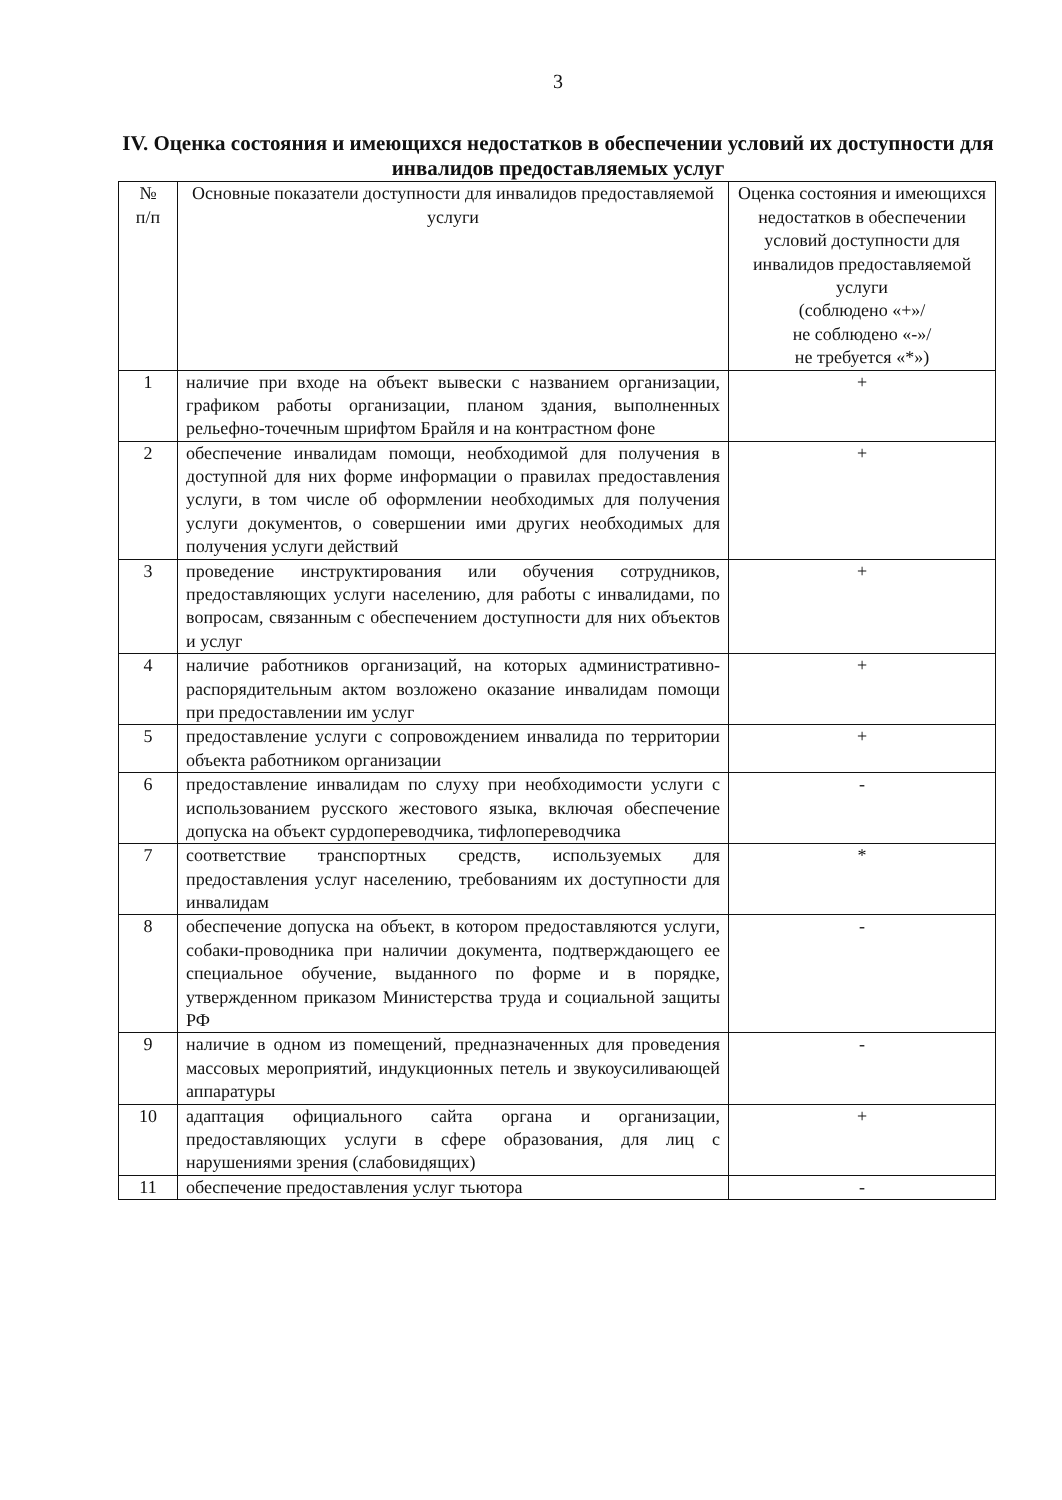3
IV. Оценка состояния и имеющихся недостатков в обеспечении условий их доступности для инвалидов предоставляемых услуг
| № п/п | Основные показатели доступности для инвалидов предоставляемой услуги | Оценка состояния и имеющихся недостатков в обеспечении условий доступности для инвалидов предоставляемой услуги (соблюдено «+»/ не соблюдено «-»/ не требуется «*») |
| --- | --- | --- |
| 1 | наличие при входе на объект вывески с названием организации, графиком работы организации, планом здания, выполненных рельефно-точечным шрифтом Брайля и на контрастном фоне | + |
| 2 | обеспечение инвалидам помощи, необходимой для получения в доступной для них форме информации о правилах предоставления услуги, в том числе об оформлении необходимых для получения услуги документов, о совершении ими других необходимых для получения услуги действий | + |
| 3 | проведение инструктирования или обучения сотрудников, предоставляющих услуги населению, для работы с инвалидами, по вопросам, связанным с обеспечением доступности для них объектов и услуг | + |
| 4 | наличие работников организаций, на которых административно-распорядительным актом возложено оказание инвалидам помощи при предоставлении им услуг | + |
| 5 | предоставление услуги с сопровождением инвалида по территории объекта работником организации | + |
| 6 | предоставление инвалидам по слуху при необходимости услуги с использованием русского жестового языка, включая обеспечение допуска на объект сурдопереводчика, тифлопереводчика | - |
| 7 | соответствие транспортных средств, используемых для предоставления услуг населению, требованиям их доступности для инвалидам | * |
| 8 | обеспечение допуска на объект, в котором предоставляются услуги, собаки-проводника при наличии документа, подтверждающего ее специальное обучение, выданного по форме и в порядке, утвержденном приказом Министерства труда и социальной защиты РФ | - |
| 9 | наличие в одном из помещений, предназначенных для проведения массовых мероприятий, индукционных петель и звукоусиливающей аппаратуры | - |
| 10 | адаптация официального сайта органа и организации, предоставляющих услуги в сфере образования, для лиц с нарушениями зрения (слабовидящих) | + |
| 11 | обеспечение предоставления услуг тьютора | - |